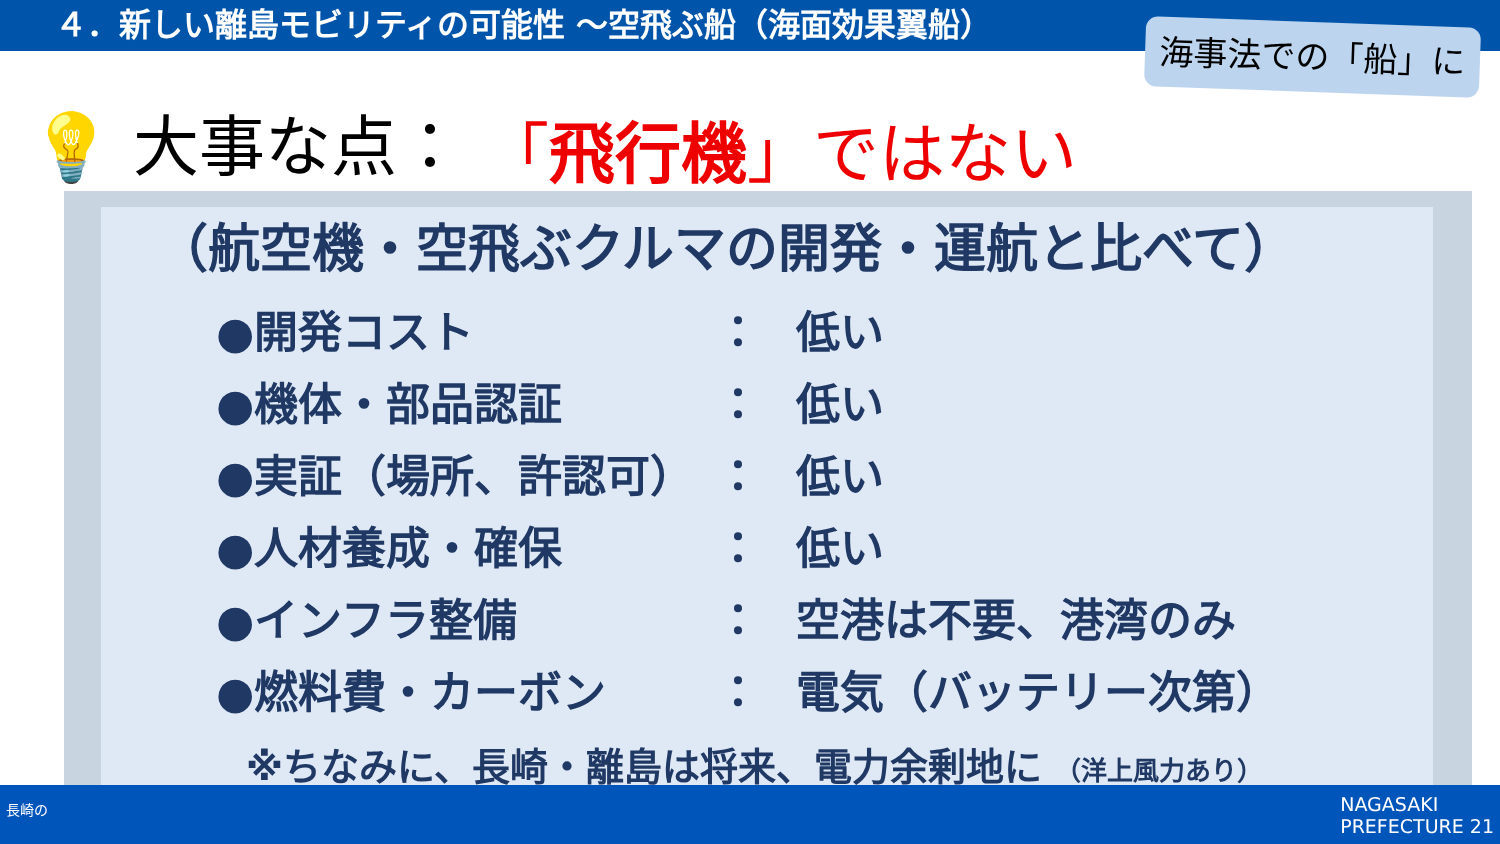４．新しい離島モビリティの可能性 ～空飛ぶ船（海面効果翼船）
海事法での「船」に
💡 大事な点： 「飛行機」ではない
（航空機・空飛ぶクルマの開発・運航と比べて）
●開発コスト ： 低い
●機体・部品認証 ： 低い
●実証（場所、許認可） ： 低い
●人材養成・確保 ： 低い
●インフラ整備 ： 空港は不要、港湾のみ
●燃料費・カーボン ： 電気（バッテリー次第）
※ちなみに、長崎・離島は将来、電力余剰地に （洋上風力あり）
長崎の
NAGASAKI
PREFECTURE 21